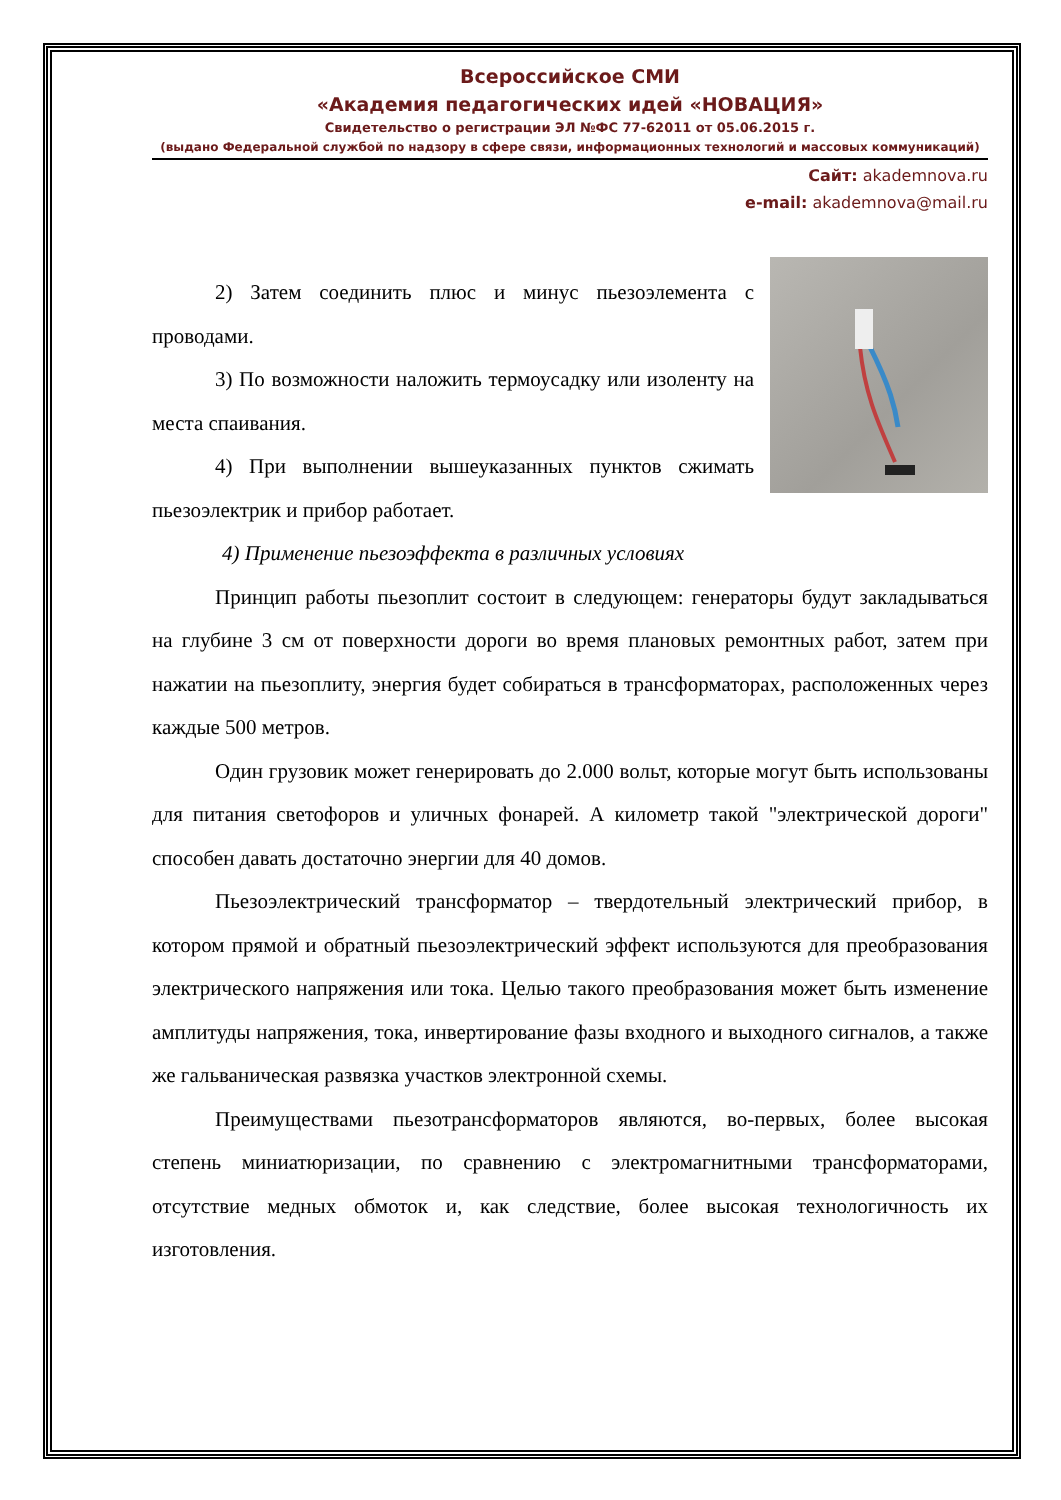Всероссийское СМИ
«Академия педагогических идей «НОВАЦИЯ»
Свидетельство о регистрации ЭЛ №ФС 77-62011 от 05.06.2015 г.
(выдано Федеральной службой по надзору в сфере связи, информационных технологий и массовых коммуникаций)
Сайт: akademnova.ru
e-mail: akademnova@mail.ru
2) Затем соединить плюс и минус пьезоэлемента с проводами.
3) По возможности наложить термоусадку или изоленту на места спаивания.
4) При выполнении вышеуказанных пунктов сжимать пьезоэлектрик и прибор работает.
4) Применение пьезоэффекта в различных условиях
Принцип работы пьезоплит состоит в следующем: генераторы будут закладываться на глубине 3 см от поверхности дороги во время плановых ремонтных работ, затем при нажатии на пьезоплиту, энергия будет собираться в трансформаторах, расположенных через каждые 500 метров.
Один грузовик может генерировать до 2.000 вольт, которые могут быть использованы для питания светофоров и уличных фонарей. А километр такой "электрической дороги" способен давать достаточно энергии для 40 домов.
Пьезоэлектрический трансформатор – твердотельный электрический прибор, в котором прямой и обратный пьезоэлектрический эффект используются для преобразования электрического напряжения или тока. Целью такого преобразования может быть изменение амплитуды напряжения, тока, инвертирование фазы входного и выходного сигналов, а также же гальваническая развязка участков электронной схемы.
Преимуществами пьезотрансформаторов являются, во-первых, более высокая степень миниатюризации, по сравнению с электромагнитными трансформаторами, отсутствие медных обмоток и, как следствие, более высокая технологичность их изготовления.